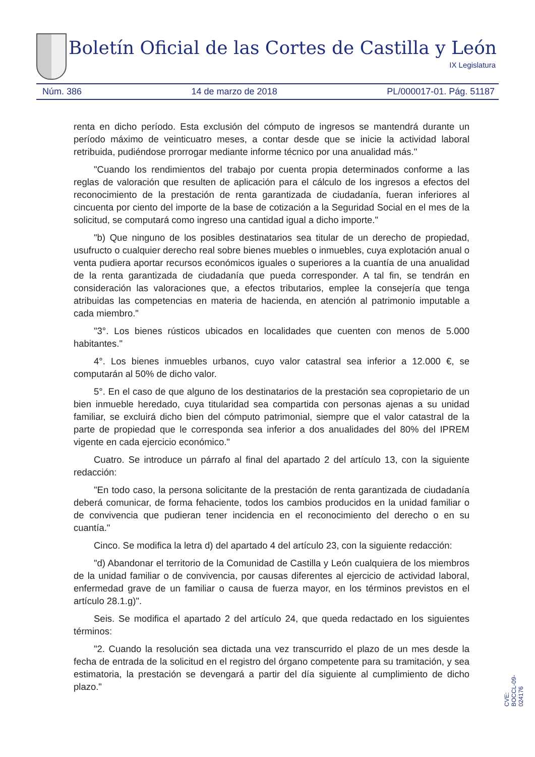Boletín Oficial de las Cortes de Castilla y León
IX Legislatura
Núm. 386 14 de marzo de 2018 PL/000017-01. Pág. 51187
renta en dicho período. Esta exclusión del cómputo de ingresos se mantendrá durante un período máximo de veinticuatro meses, a contar desde que se inicie la actividad laboral retribuida, pudiéndose prorrogar mediante informe técnico por una anualidad más."
"Cuando los rendimientos del trabajo por cuenta propia determinados conforme a las reglas de valoración que resulten de aplicación para el cálculo de los ingresos a efectos del reconocimiento de la prestación de renta garantizada de ciudadanía, fueran inferiores al cincuenta por ciento del importe de la base de cotización a la Seguridad Social en el mes de la solicitud, se computará como ingreso una cantidad igual a dicho importe."
"b) Que ninguno de los posibles destinatarios sea titular de un derecho de propiedad, usufructo o cualquier derecho real sobre bienes muebles o inmuebles, cuya explotación anual o venta pudiera aportar recursos económicos iguales o superiores a la cuantía de una anualidad de la renta garantizada de ciudadanía que pueda corresponder. A tal fin, se tendrán en consideración las valoraciones que, a efectos tributarios, emplee la consejería que tenga atribuidas las competencias en materia de hacienda, en atención al patrimonio imputable a cada miembro."
"3°. Los bienes rústicos ubicados en localidades que cuenten con menos de 5.000 habitantes."
4°. Los bienes inmuebles urbanos, cuyo valor catastral sea inferior a 12.000 €, se computarán al 50% de dicho valor.
5°. En el caso de que alguno de los destinatarios de la prestación sea copropietario de un bien inmueble heredado, cuya titularidad sea compartida con personas ajenas a su unidad familiar, se excluirá dicho bien del cómputo patrimonial, siempre que el valor catastral de la parte de propiedad que le corresponda sea inferior a dos anualidades del 80% del IPREM vigente en cada ejercicio económico."
Cuatro. Se introduce un párrafo al final del apartado 2 del artículo 13, con la siguiente redacción:
"En todo caso, la persona solicitante de la prestación de renta garantizada de ciudadanía deberá comunicar, de forma fehaciente, todos los cambios producidos en la unidad familiar o de convivencia que pudieran tener incidencia en el reconocimiento del derecho o en su cuantía."
Cinco. Se modifica la letra d) del apartado 4 del artículo 23, con la siguiente redacción:
"d) Abandonar el territorio de la Comunidad de Castilla y León cualquiera de los miembros de la unidad familiar o de convivencia, por causas diferentes al ejercicio de actividad laboral, enfermedad grave de un familiar o causa de fuerza mayor, en los términos previstos en el artículo 28.1.g)".
Seis. Se modifica el apartado 2 del artículo 24, que queda redactado en los siguientes términos:
"2. Cuando la resolución sea dictada una vez transcurrido el plazo de un mes desde la fecha de entrada de la solicitud en el registro del órgano competente para su tramitación, y sea estimatoria, la prestación se devengará a partir del día siguiente al cumplimiento de dicho plazo."
CVE: BOCCL-09-024176